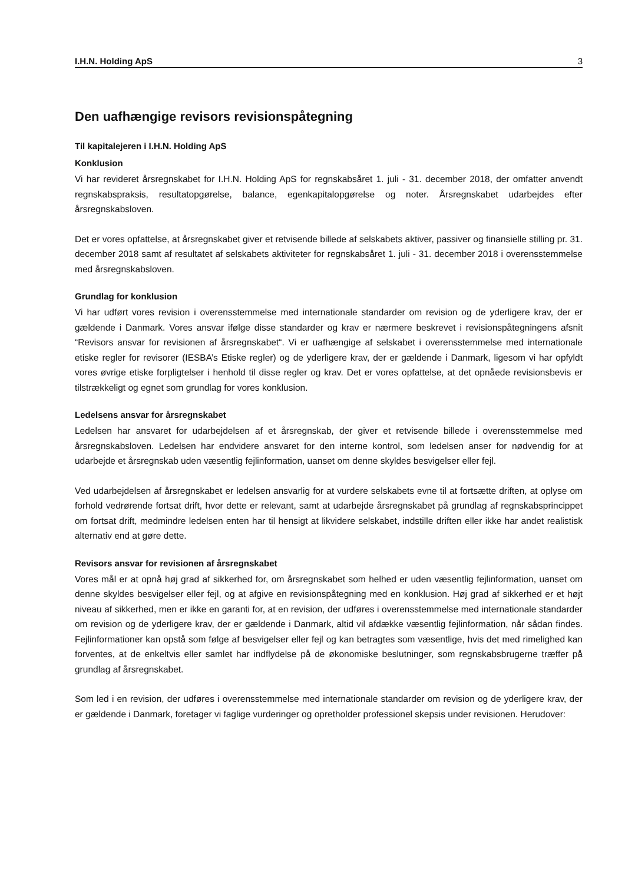I.H.N. Holding ApS 3
Den uafhængige revisors revisionspåtegning
Til kapitalejeren i I.H.N. Holding ApS
Konklusion
Vi har revideret årsregnskabet for I.H.N. Holding ApS for regnskabsåret 1. juli - 31. december 2018, der omfatter anvendt regnskabspraksis, resultatopgørelse, balance, egenkapitalopgørelse og noter. Årsregnskabet udarbejdes efter årsregnskabsloven.
Det er vores opfattelse, at årsregnskabet giver et retvisende billede af selskabets aktiver, passiver og finansielle stilling pr. 31. december 2018 samt af resultatet af selskabets aktiviteter for regnskabsåret 1. juli - 31. december 2018 i overensstemmelse med årsregnskabsloven.
Grundlag for konklusion
Vi har udført vores revision i overensstemmelse med internationale standarder om revision og de yderligere krav, der er gældende i Danmark. Vores ansvar ifølge disse standarder og krav er nærmere beskrevet i revisionspåtegningens afsnit “Revisors ansvar for revisionen af årsregnskabet“. Vi er uafhængige af selskabet i overensstemmelse med internationale etiske regler for revisorer (IESBA’s Etiske regler) og de yderligere krav, der er gældende i Danmark, ligesom vi har opfyldt vores øvrige etiske forpligtelser i henhold til disse regler og krav. Det er vores opfattelse, at det opnåede revisionsbevis er tilstrækkeligt og egnet som grundlag for vores konklusion.
Ledelsens ansvar for årsregnskabet
Ledelsen har ansvaret for udarbejdelsen af et årsregnskab, der giver et retvisende billede i overensstemmelse med årsregnskabsloven. Ledelsen har endvidere ansvaret for den interne kontrol, som ledelsen anser for nødvendig for at udarbejde et årsregnskab uden væsentlig fejlinformation, uanset om denne skyldes besvigelser eller fejl.
Ved udarbejdelsen af årsregnskabet er ledelsen ansvarlig for at vurdere selskabets evne til at fortsætte driften, at oplyse om forhold vedrørende fortsat drift, hvor dette er relevant, samt at udarbejde årsregnskabet på grundlag af regnskabsprincippet om fortsat drift, medmindre ledelsen enten har til hensigt at likvidere selskabet, indstille driften eller ikke har andet realistisk alternativ end at gøre dette.
Revisors ansvar for revisionen af årsregnskabet
Vores mål er at opnå høj grad af sikkerhed for, om årsregnskabet som helhed er uden væsentlig fejlinformation, uanset om denne skyldes besvigelser eller fejl, og at afgive en revisionspåtegning med en konklusion. Høj grad af sikkerhed er et højt niveau af sikkerhed, men er ikke en garanti for, at en revision, der udføres i overensstemmelse med internationale standarder om revision og de yderligere krav, der er gældende i Danmark, altid vil afdække væsentlig fejlinformation, når sådan findes. Fejlinformationer kan opstå som følge af besvigelser eller fejl og kan betragtes som væsentlige, hvis det med rimelighed kan forventes, at de enkeltvis eller samlet har indflydelse på de økonomiske beslutninger, som regnskabsbrugerne træffer på grundlag af årsregnskabet.
Som led i en revision, der udføres i overensstemmelse med internationale standarder om revision og de yderligere krav, der er gældende i Danmark, foretager vi faglige vurderinger og opretholder professionel skepsis under revisionen. Herudover: